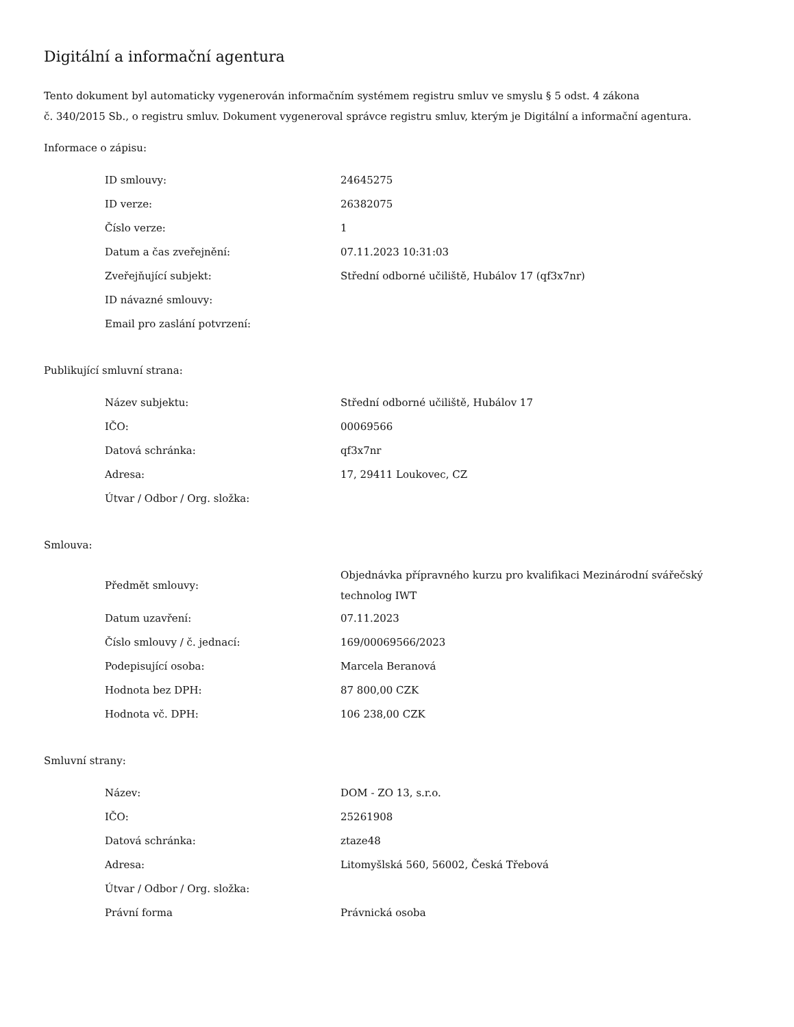Digitální a informační agentura
Tento dokument byl automaticky vygenerován informačním systémem registru smluv ve smyslu § 5 odst. 4 zákona
č. 340/2015 Sb., o registru smluv. Dokument vygeneroval správce registru smluv, kterým je Digitální a informační agentura.
Informace o zápisu:
| ID smlouvy: | 24645275 |
| ID verze: | 26382075 |
| Číslo verze: | 1 |
| Datum a čas zveřejnění: | 07.11.2023 10:31:03 |
| Zveřejňující subjekt: | Střední odborné učiliště, Hubálov 17 (qf3x7nr) |
| ID návazné smlouvy: | |
| Email pro zaslání potvrzení: | |
Publikující smluvní strana:
| Název subjektu: | Střední odborné učiliště, Hubálov 17 |
| IČO: | 00069566 |
| Datová schránka: | qf3x7nr |
| Adresa: | 17, 29411 Loukovec, CZ |
| Útvar / Odbor / Org. složka: | |
Smlouva:
| Předmět smlouvy: | Objednávka přípravného kurzu pro kvalifikaci Mezinárodní svářečský technolog IWT |
| Datum uzavření: | 07.11.2023 |
| Číslo smlouvy / č. jednací: | 169/00069566/2023 |
| Podepisující osoba: | Marcela Beranová |
| Hodnota bez DPH: | 87 800,00 CZK |
| Hodnota vč. DPH: | 106 238,00 CZK |
Smluvní strany:
| Název: | DOM - ZO 13, s.r.o. |
| IČO: | 25261908 |
| Datová schránka: | ztaze48 |
| Adresa: | Litomyšlská 560, 56002, Česká Třebová |
| Útvar / Odbor / Org. složka: | |
| Právní forma | Právnická osoba |